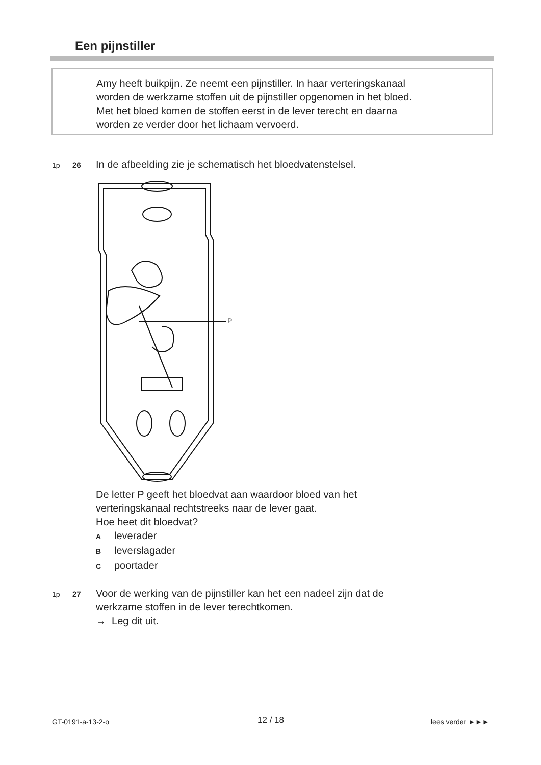Een pijnstiller
Amy heeft buikpijn. Ze neemt een pijnstiller. In haar verteringskanaal
worden de werkzame stoffen uit de pijnstiller opgenomen in het bloed.
Met het bloed komen de stoffen eerst in de lever terecht en daarna
worden ze verder door het lichaam vervoerd.
1p 26 In de afbeelding zie je schematisch het bloedvatenstelsel.
P
De letter P geeft het bloedvat aan waardoor bloed van het
verteringskanaal rechtstreeks naar de lever gaat.
Hoe heet dit bloedvat?
Aleverader
Bleverslagader
Cpoortader
1p 27 Voor de werking van de pijnstiller kan het een nadeel zijn dat de
werkzame stoffen in de lever terechtkomen.
→ Leg dit uit.
GT-0191-a-13-2-o 12 / 18 lees verder ►►►